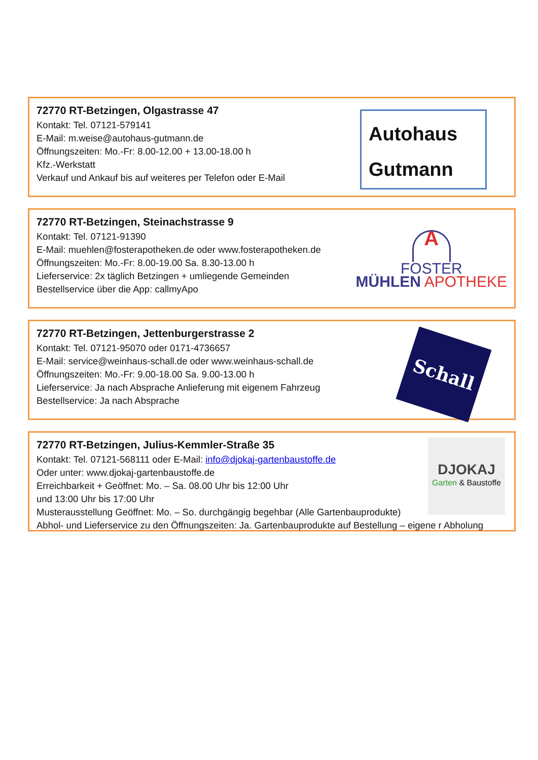72770 RT-Betzingen, Olgastrasse 47
Kontakt: Tel. 07121-579141
E-Mail: m.weise@autohaus-gutmann.de
Öffnungszeiten: Mo.-Fr: 8.00-12.00 + 13.00-18.00 h
Kfz.-Werkstatt
Verkauf und Ankauf bis auf weiteres per Telefon oder E-Mail
Autohaus
Gutmann
72770 RT-Betzingen, Steinachstrasse 9
Kontakt: Tel. 07121-91390
E-Mail: muehlen@fosterapotheken.de oder www.fosterapotheken.de
Öffnungszeiten: Mo.-Fr: 8.00-19.00 Sa. 8.30-13.00 h
Lieferservice: 2x täglich Betzingen + umliegende Gemeinden
Bestellservice über die App: callmyApo
A
FOSTER
MÜHLEN APOTHEKE
72770 RT-Betzingen, Jettenburgerstrasse 2
Kontakt: Tel. 07121-95070 oder 0171-4736657
E-Mail: service@weinhaus-schall.de oder www.weinhaus-schall.de
Öffnungszeiten: Mo.-Fr: 9.00-18.00 Sa. 9.00-13.00 h
Lieferservice: Ja nach Absprache Anlieferung mit eigenem Fahrzeug
Bestellservice: Ja nach Absprache
Schall
72770 RT-Betzingen, Julius-Kemmler-Straße 35
Kontakt: Tel. 07121-568111 oder E-Mail: info@djokaj-gartenbaustoffe.de
Oder unter: www.djokaj-gartenbaustoffe.de
Erreichbarkeit + Geöffnet: Mo. – Sa. 08.00 Uhr bis 12:00 Uhr
und 13:00 Uhr bis 17:00 Uhr
Musterausstellung Geöffnet: Mo. – So. durchgängig begehbar (Alle Gartenbauprodukte)
Abhol- und Lieferservice zu den Öffnungszeiten: Ja. Gartenbauprodukte auf Bestellung – eigene r Abholung
DJOKAJ
Garten & Baustoffe